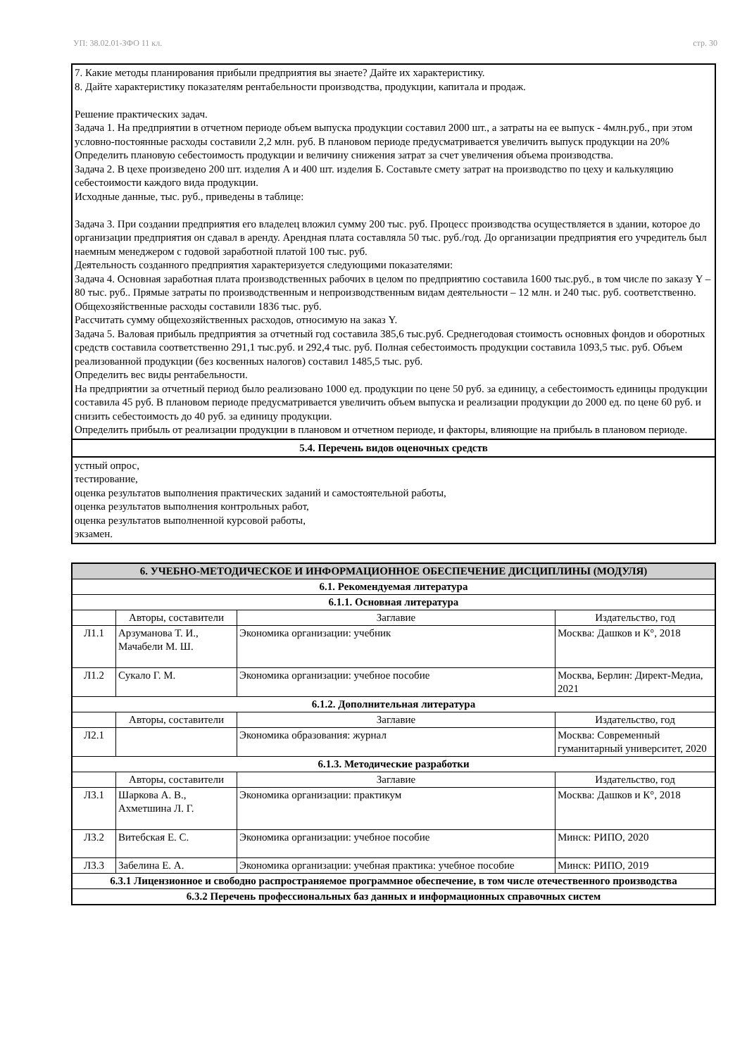УП: 38.02.01-ЗФО 11 кл. стр. 30
7. Какие методы планирования прибыли предприятия вы знаете? Дайте их характеристику.
8. Дайте характеристику показателям рентабельности производства, продукции, капитала и продаж.
Решение практических задач.
Задача 1. На предприятии в отчетном периоде объем выпуска продукции составил 2000 шт., а затраты на ее выпуск - 4млн.руб., при этом условно-постоянные расходы составили 2,2 млн. руб. В плановом периоде предусматривается увеличить выпуск продукции на 20%
Определить плановую себестоимость продукции и величину снижения затрат за счет увеличения объема производства.
Задача 2. В цехе произведено 200 шт. изделия А и 400 шт. изделия Б. Составьте смету затрат на производство по цеху и калькуляцию себестоимости каждого вида продукции.
Исходные данные, тыс. руб., приведены в таблице:
Задача 3. При создании предприятия его владелец вложил сумму 200 тыс. руб. Процесс производства осуществляется в здании, которое до организации предприятия он сдавал в аренду. Арендная плата составляла 50 тыс. руб./год. До организации предприятия его учредитель был наемным менеджером с годовой заработной платой 100 тыс. руб.
Деятельность созданного предприятия характеризуется следующими показателями:
Задача 4. Основная заработная плата производственных рабочих в целом по предприятию составила 1600 тыс.руб., в том числе по заказу Y – 80 тыс. руб.. Прямые затраты по производственным и непроизводственным видам деятельности – 12 млн. и 240 тыс. руб. соответственно. Общехозяйственные расходы составили 1836 тыс. руб.
Рассчитать сумму общехозяйственных расходов, относимую на заказ Y.
Задача 5. Валовая прибыль предприятия за отчетный год составила 385,6 тыс.руб. Среднегодовая стоимость основных фондов и оборотных средств составила соответственно 291,1 тыс.руб. и 292,4 тыс. руб. Полная себестоимость продукции составила 1093,5 тыс. руб. Объем реализованной продукции (без косвенных налогов) составил 1485,5 тыс. руб.
Определить вес виды рентабельности.
На предприятии за отчетный период было реализовано 1000 ед. продукции по цене 50 руб. за единицу, а себестоимость единицы продукции составила 45 руб. В плановом периоде предусматривается увеличить объем выпуска и реализации продукции до 2000 ед. по цене 60 руб. и снизить себестоимость до 40 руб. за единицу продукции.
Определить прибыль от реализации продукции в плановом и отчетном периоде, и факторы, влияющие на прибыль в плановом периоде.
5.4. Перечень видов оценочных средств
устный опрос,
тестирование,
оценка результатов выполнения практических заданий и самостоятельной работы,
оценка результатов выполнения контрольных работ,
оценка результатов выполненной курсовой работы,
экзамен.
| 6. УЧЕБНО-МЕТОДИЧЕСКОЕ И ИНФОРМАЦИОННОЕ ОБЕСПЕЧЕНИЕ ДИСЦИПЛИНЫ (МОДУЛЯ) | | | |
| --- | --- | --- | --- |
| 6.1. Рекомендуемая литература | | | |
| 6.1.1. Основная литература | | | |
| | Авторы, составители | Заглавие | Издательство, год |
| Л1.1 | Арзуманова Т. И., Мачабели М. Ш. | Экономика организации: учебник | Москва: Дашков и К°, 2018 |
| Л1.2 | Сукало Г. М. | Экономика организации: учебное пособие | Москва, Берлин: Директ-Медиа, 2021 |
| 6.1.2. Дополнительная литература | | | |
| | Авторы, составители | Заглавие | Издательство, год |
| Л2.1 | | Экономика образования: журнал | Москва: Современный гуманитарный университет, 2020 |
| 6.1.3. Методические разработки | | | |
| | Авторы, составители | Заглавие | Издательство, год |
| Л3.1 | Шаркова А. В., Ахметшина Л. Г. | Экономика организации: практикум | Москва: Дашков и К°, 2018 |
| Л3.2 | Витебская Е. С. | Экономика организации: учебное пособие | Минск: РИПО, 2020 |
| Л3.3 | Забелина Е. А. | Экономика организации: учебная практика: учебное пособие | Минск: РИПО, 2019 |
| 6.3.1 Лицензионное и свободно распространяемое программное обеспечение, в том числе отечественного производства | | | |
| 6.3.2 Перечень профессиональных баз данных и информационных справочных систем | | | |